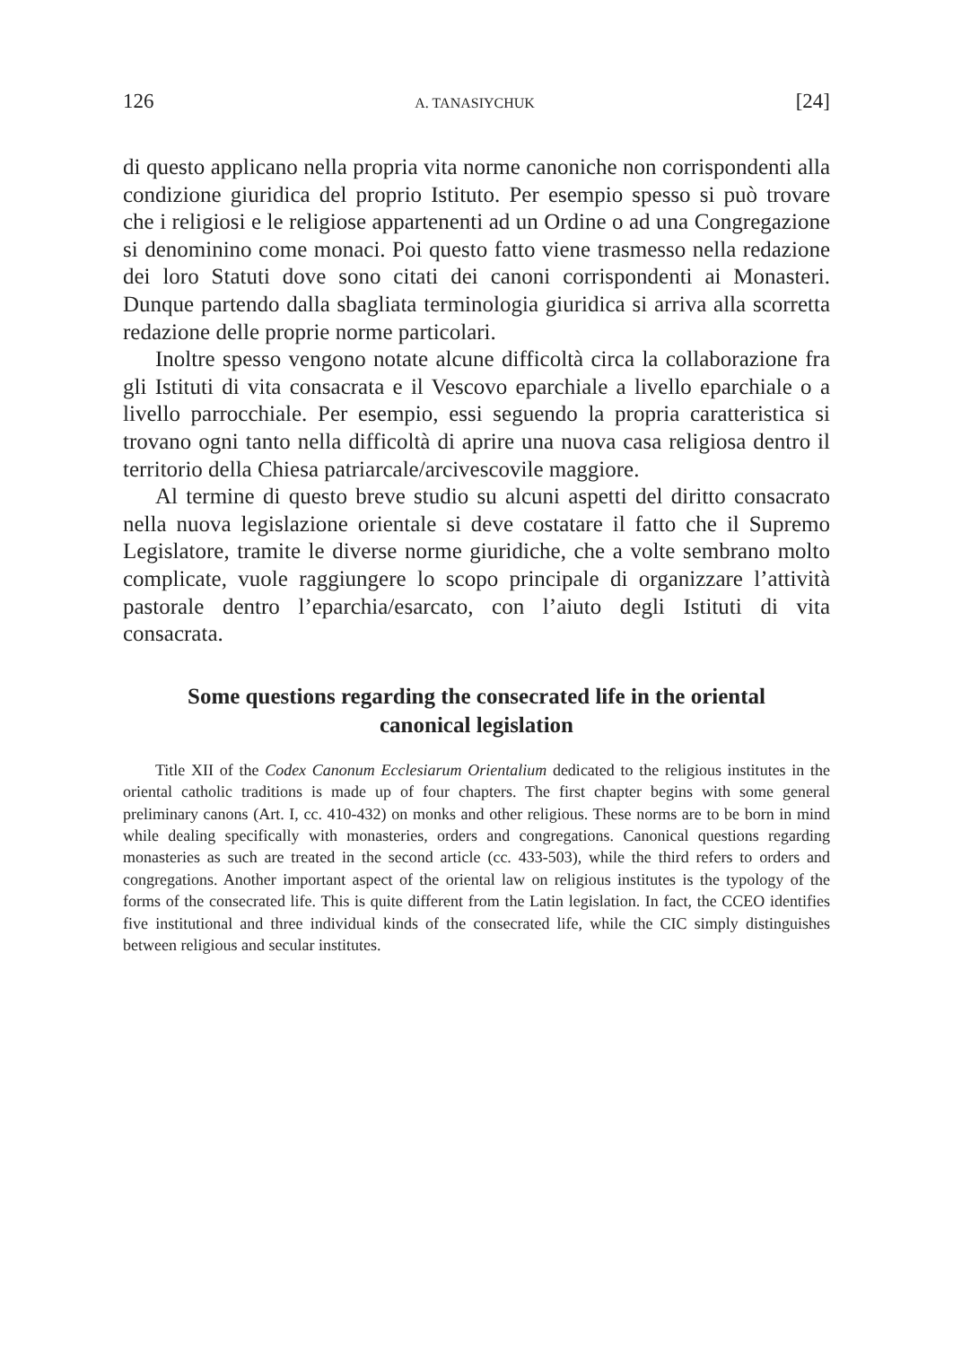126 A. TANASIYCHUK [24]
di questo applicano nella propria vita norme canoniche non corrispondenti alla condizione giuridica del proprio Istituto. Per esempio spesso si può trovare che i religiosi e le religiose appartenenti ad un Ordine o ad una Congregazione si denominino come monaci. Poi questo fatto viene trasmesso nella redazione dei loro Statuti dove sono citati dei canoni corrispondenti ai Monasteri. Dunque partendo dalla sbagliata terminologia giuridica si arriva alla scorretta redazione delle proprie norme particolari.
Inoltre spesso vengono notate alcune difficoltà circa la collaborazione fra gli Istituti di vita consacrata e il Vescovo eparchiale a livello eparchiale o a livello parrocchiale. Per esempio, essi seguendo la propria caratteristica si trovano ogni tanto nella difficoltà di aprire una nuova casa religiosa dentro il territorio della Chiesa patriarcale/arcivescovile maggiore.
Al termine di questo breve studio su alcuni aspetti del diritto consacrato nella nuova legislazione orientale si deve costatare il fatto che il Supremo Legislatore, tramite le diverse norme giuridiche, che a volte sembrano molto complicate, vuole raggiungere lo scopo principale di organizzare l’attività pastorale dentro l’eparchia/esarcato, con l’aiuto degli Istituti di vita consacrata.
Some questions regarding the consecrated life in the oriental canonical legislation
Title XII of the Codex Canonum Ecclesiarum Orientalium dedicated to the religious institutes in the oriental catholic traditions is made up of four chapters. The first chapter begins with some general preliminary canons (Art. I, cc. 410-432) on monks and other religious. These norms are to be born in mind while dealing specifically with monasteries, orders and congregations. Canonical questions regarding monasteries as such are treated in the second article (cc. 433-503), while the third refers to orders and congregations. Another important aspect of the oriental law on religious institutes is the typology of the forms of the consecrated life. This is quite different from the Latin legislation. In fact, the CCEO identifies five institutional and three individual kinds of the consecrated life, while the CIC simply distinguishes between religious and secular institutes.